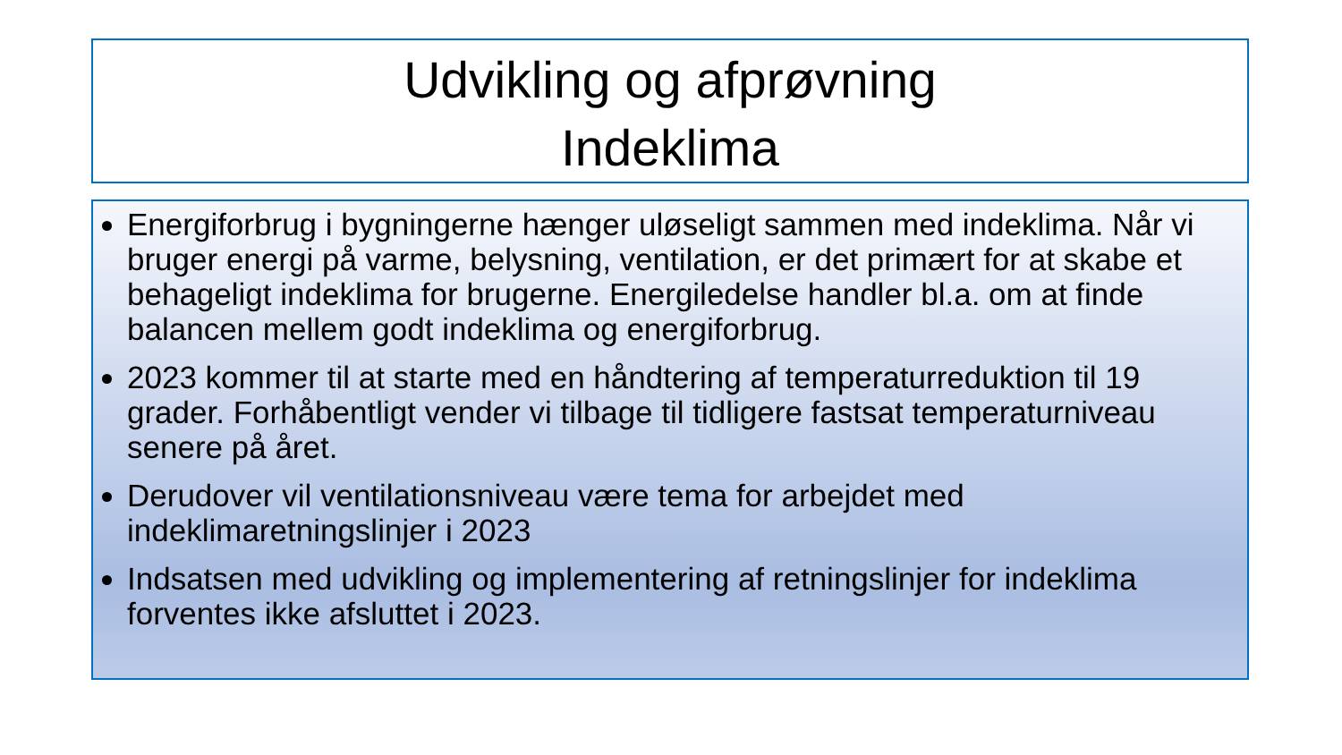Udvikling og afprøvning
Indeklima
Energiforbrug i bygningerne hænger uløseligt sammen med indeklima. Når vi bruger energi på varme, belysning, ventilation, er det primært for at skabe et behageligt indeklima for brugerne. Energiledelse handler bl.a. om at finde balancen mellem godt indeklima og energiforbrug.
2023 kommer til at starte med en håndtering af temperaturreduktion til 19 grader. Forhåbentligt vender vi tilbage til tidligere fastsat temperaturniveau senere på året.
Derudover vil ventilationsniveau være tema for arbejdet med indeklimaretningslinjer i 2023
Indsatsen med udvikling og implementering af retningslinjer for indeklima forventes ikke afsluttet i 2023.